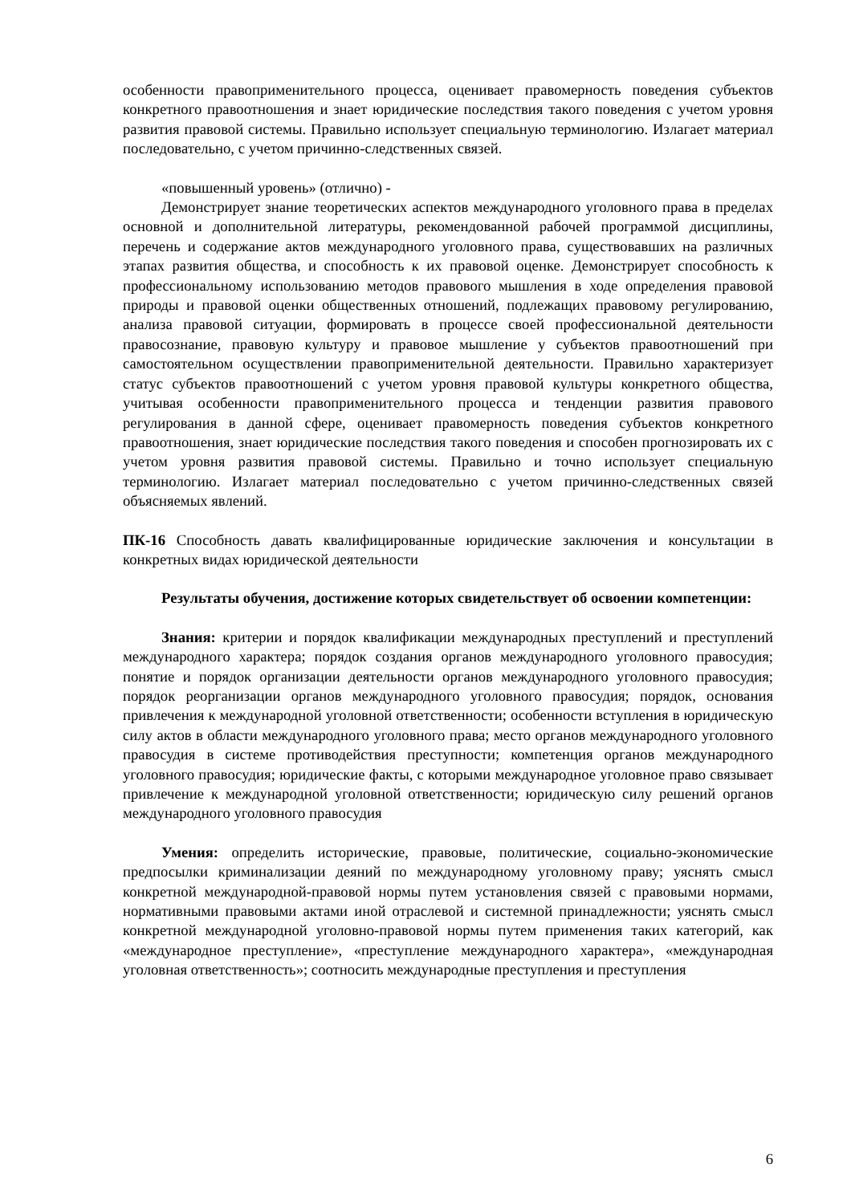особенности правоприменительного процесса, оценивает правомерность поведения субъектов конкретного правоотношения и знает юридические последствия такого поведения с учетом уровня развития правовой системы. Правильно использует специальную терминологию. Излагает материал последовательно, с учетом причинно-следственных связей.
«повышенный уровень» (отлично) -
Демонстрирует знание теоретических аспектов международного уголовного права в пределах основной и дополнительной литературы, рекомендованной рабочей программой дисциплины, перечень и содержание актов международного уголовного права, существовавших на различных этапах развития общества, и способность к их правовой оценке. Демонстрирует способность к профессиональному использованию методов правового мышления в ходе определения правовой природы и правовой оценки общественных отношений, подлежащих правовому регулированию, анализа правовой ситуации, формировать в процессе своей профессиональной деятельности правосознание, правовую культуру и правовое мышление у субъектов правоотношений при самостоятельном осуществлении правоприменительной деятельности. Правильно характеризует статус субъектов правоотношений с учетом уровня правовой культуры конкретного общества, учитывая особенности правоприменительного процесса и тенденции развития правового регулирования в данной сфере, оценивает правомерность поведения субъектов конкретного правоотношения, знает юридические последствия такого поведения и способен прогнозировать их с учетом уровня развития правовой системы. Правильно и точно использует специальную терминологию. Излагает материал последовательно с учетом причинно-следственных связей объясняемых явлений.
ПК-16 Способность давать квалифицированные юридические заключения и консультации в конкретных видах юридической деятельности
Результаты обучения, достижение которых свидетельствует об освоении компетенции:
Знания: критерии и порядок квалификации международных преступлений и преступлений международного характера; порядок создания органов международного уголовного правосудия; понятие и порядок организации деятельности органов международного уголовного правосудия; порядок реорганизации органов международного уголовного правосудия; порядок, основания привлечения к международной уголовной ответственности; особенности вступления в юридическую силу актов в области международного уголовного права; место органов международного уголовного правосудия в системе противодействия преступности; компетенция органов международного уголовного правосудия; юридические факты, с которыми международное уголовное право связывает привлечение к международной уголовной ответственности; юридическую силу решений органов международного уголовного правосудия
Умения: определить исторические, правовые, политические, социально-экономические предпосылки криминализации деяний по международному уголовному праву; уяснять смысл конкретной международной-правовой нормы путем установления связей с правовыми нормами, нормативными правовыми актами иной отраслевой и системной принадлежности; уяснять смысл конкретной международной уголовно-правовой нормы путем применения таких категорий, как «международное преступление», «преступление международного характера», «международная уголовная ответственность»; соотносить международные преступления и преступления
6